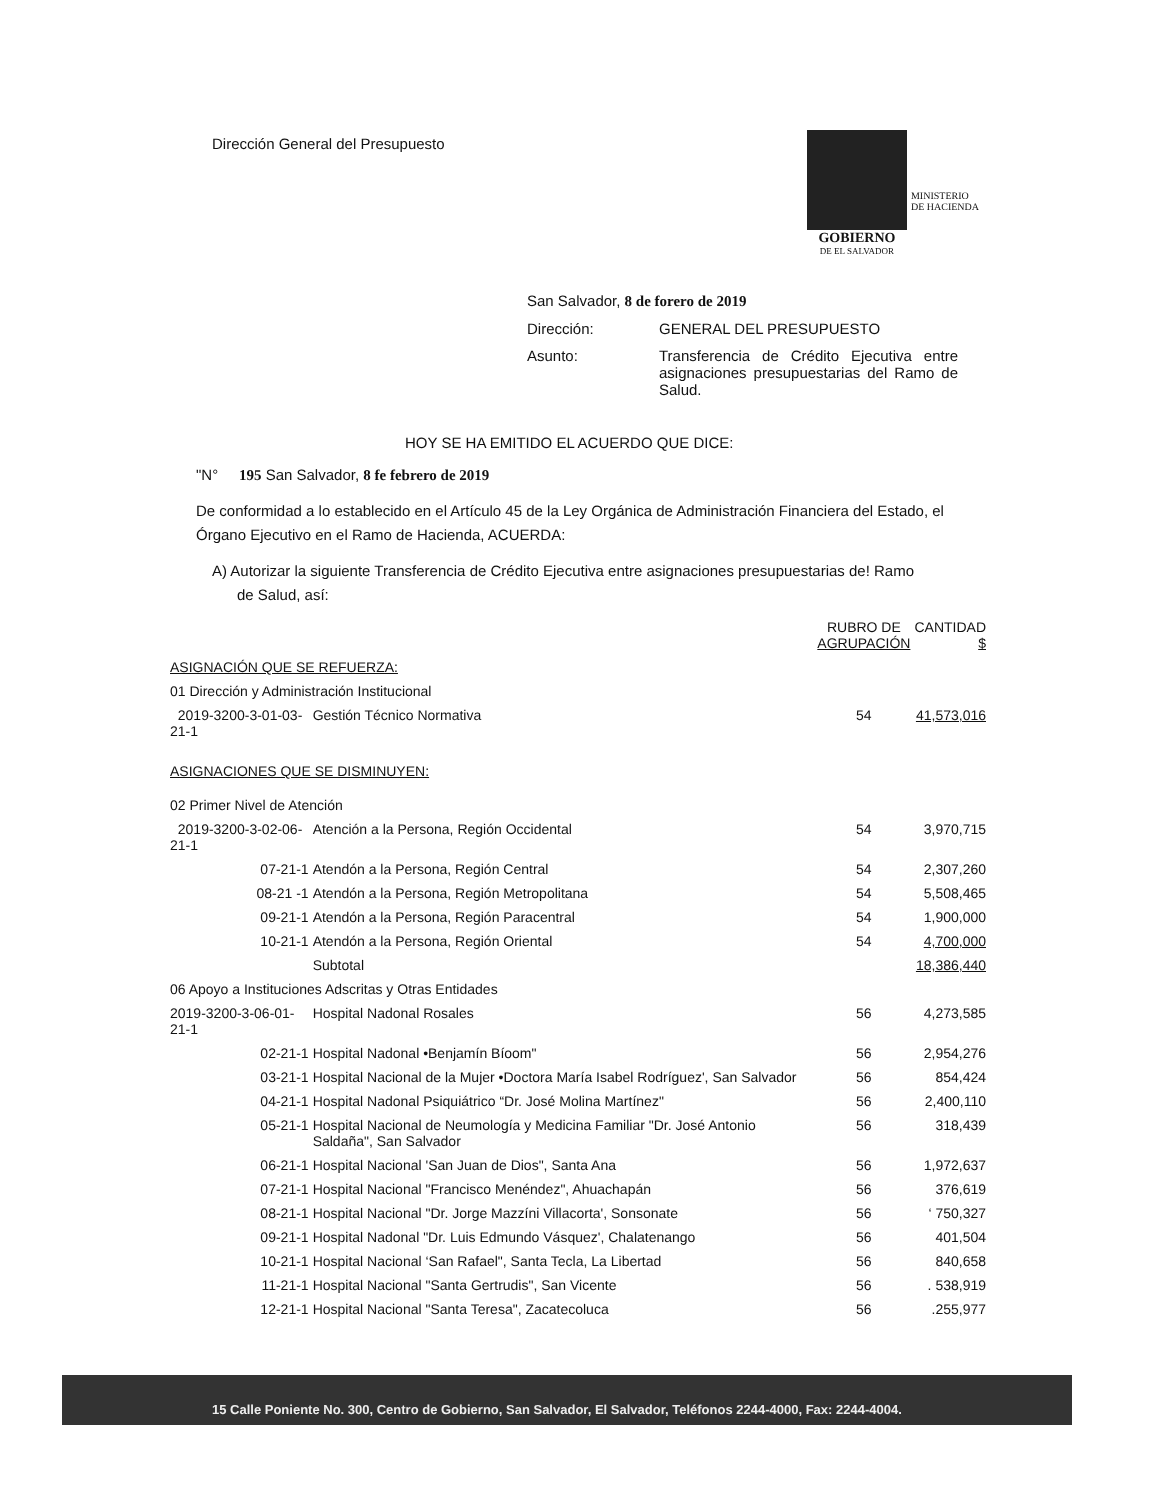Dirección General del Presupuesto
MINISTERIO
DE HACIENDA
GOBIERNO
DE EL SALVADOR
| San Salvador, 8 de forero de 2019 | |
| Dirección: | GENERAL DEL PRESUPUESTO |
| Asunto: | Transferencia de Crédito Ejecutiva entre asignaciones presupuestarias del Ramo de Salud. |
HOY SE HA EMITIDO EL ACUERDO QUE DICE:
"N° 195 San Salvador, 8 fe febrero de 2019
De conformidad a lo establecido en el Artículo 45 de la Ley Orgánica de Administración Financiera del Estado, el Órgano Ejecutivo en el Ramo de Hacienda, ACUERDA:
A) Autorizar la siguiente Transferencia de Crédito Ejecutiva entre asignaciones presupuestarias de! Ramo
de Salud, así:
| | | RUBRO DE AGRUPACIÓN | CANTIDAD $ |
| --- | --- | --- | --- |
| ASIGNACIÓN QUE SE REFUERZA: | | | |
| 01 Dirección y Administración Institucional | | | |
| 2019-3200-3-01-03-21-1 | Gestión Técnico Normativa | 54 | 41,573,016 |
| ASIGNACIONES QUE SE DISMINUYEN: | | | |
| 02 Primer Nivel de Atención | | | |
| 2019-3200-3-02-06-21-1 | Atención a la Persona, Región Occidental | 54 | 3,970,715 |
| 07-21-1 | Atendón a la Persona, Región Central | 54 | 2,307,260 |
| 08-21 -1 | Atendón a la Persona, Región Metropolitana | 54 | 5,508,465 |
| 09-21-1 | Atendón a la Persona, Región Paracentral | 54 | 1,900,000 |
| 10-21-1 | Atendón a la Persona, Región Oriental | 54 | 4,700,000 |
| | Subtotal | | 18,386,440 |
| 06 Apoyo a Instituciones Adscritas y Otras Entidades | | | |
| 2019-3200-3-06-01-21-1 | Hospital Nadonal Rosales | 56 | 4,273,585 |
| 02-21-1 | Hospital Nadonal •Benjamín Bíoom" | 56 | 2,954,276 |
| 03-21-1 | Hospital Nacional de la Mujer •Doctora María Isabel Rodríguez', San Salvador | 56 | 854,424 |
| 04-21-1 | Hospital Nadonal Psiquiátrico “Dr. José Molina Martínez" | 56 | 2,400,110 |
| 05-21-1 | Hospital Nacional de Neumología y Medicina Familiar "Dr. José Antonio Saldaña", San Salvador | 56 | 318,439 |
| 06-21-1 | Hospital Nacional 'San Juan de Dios", Santa Ana | 56 | 1,972,637 |
| 07-21-1 | Hospital Nacional "Francisco Menéndez", Ahuachapán | 56 | 376,619 |
| 08-21-1 | Hospital Nacional "Dr. Jorge Mazzíni Villacorta', Sonsonate | 56 | ‘ 750,327 |
| 09-21-1 | Hospital Nadonal "Dr. Luis Edmundo Vásquez', Chalatenango | 56 | 401,504 |
| 10-21-1 | Hospital Nacional ‘San Rafael", Santa Tecla, La Libertad | 56 | 840,658 |
| 11-21-1 | Hospital Nacional "Santa Gertrudis", San Vicente | 56 | . 538,919 |
| 12-21-1 | Hospital Nacional "Santa Teresa", Zacatecoluca | 56 | .255,977 |
15 Calle Poniente No. 300, Centro de Gobierno, San Salvador, El Salvador, Teléfonos 2244-4000, Fax: 2244-4004.